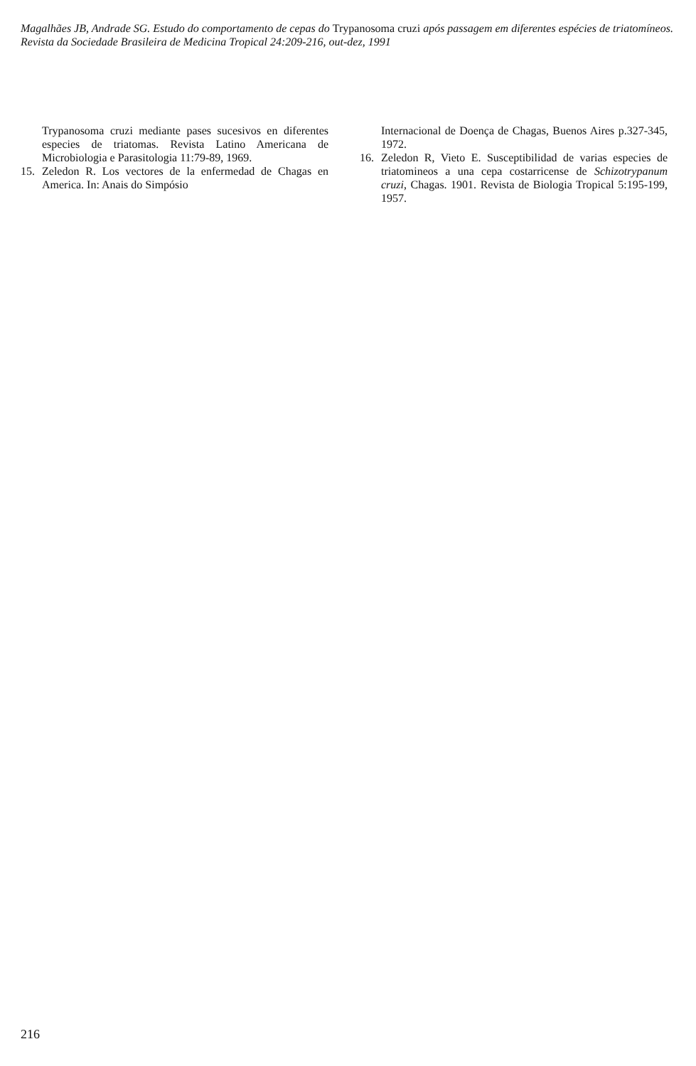Magalhães JB, Andrade SG. Estudo do comportamento de cepas do Trypanosoma cruzi após passagem em diferentes espécies de triatomíneos. Revista da Sociedade Brasileira de Medicina Tropical 24:209-216, out-dez, 1991
Trypanosoma cruzi mediante pases sucesivos en diferentes especies de triatomas. Revista Latino Americana de Microbiologia e Parasitologia 11:79-89, 1969.
15. Zeledon R. Los vectores de la enfermedad de Chagas en America. In: Anais do Simpósio
Internacional de Doença de Chagas, Buenos Aires p.327-345, 1972.
16. Zeledon R, Vieto E. Susceptibilidad de varias especies de triatomineos a una cepa costarricense de Schizotrypanum cruzi, Chagas. 1901. Revista de Biologia Tropical 5:195-199, 1957.
216